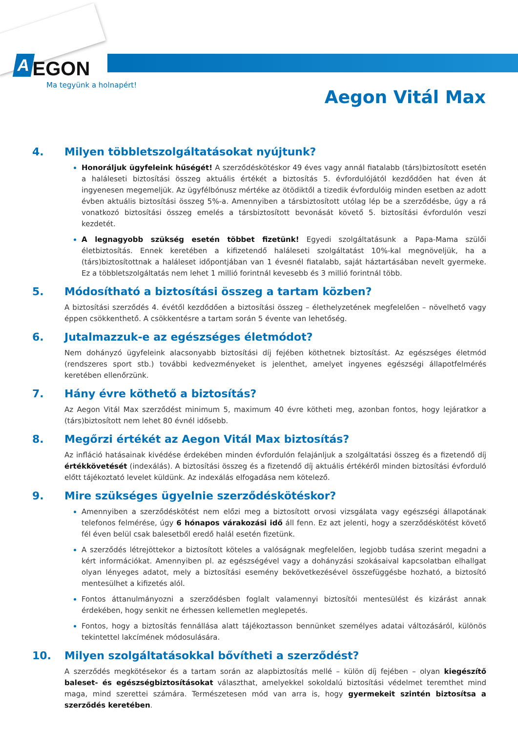A EGON
Ma tegyünk a holnapért!
Aegon Vitál Max
4. Milyen többletszolgáltatásokat nyújtunk?
Honoráljuk ügyfeleink hűségét! A szerződéskötéskor 49 éves vagy annál fiatalabb (társ)biztosított esetén a haláleseti biztosítási összeg aktuális értékét a biztosítás 5. évfordulójától kezdődően hat éven át ingyenesen megemeljük. Az ügyfélbónusz mértéke az ötödiktől a tizedik évfordulóig minden esetben az adott évben aktuális biztosítási összeg 5%-a. Amennyiben a társbiztosított utólag lép be a szerződésbe, úgy a rá vonatkozó biztosítási összeg emelés a társbiztosított bevonását követő 5. biztosítási évfordulón veszi kezdetét.
A legnagyobb szükség esetén többet fizetünk! Egyedi szolgáltatásunk a Papa-Mama szülői életbiztosítás. Ennek keretében a kifizetendő haláleseti szolgáltatást 10%-kal megnöveljük, ha a (társ)biztosítottnak a haláleset időpontjában van 1 évesnél fiatalabb, saját háztartásában nevelt gyermeke. Ez a többletszolgáltatás nem lehet 1 millió forintnál kevesebb és 3 millió forintnál több.
5. Módosítható a biztosítási összeg a tartam közben?
A biztosítási szerződés 4. évétől kezdődően a biztosítási összeg – élethelyzetének megfelelően – növelhető vagy éppen csökkenthető. A csökkentésre a tartam során 5 évente van lehetőség.
6. Jutalmazzuk-e az egészséges életmódot?
Nem dohányzó ügyfeleink alacsonyabb biztosítási díj fejében köthetnek biztosítást. Az egészséges életmód (rendszeres sport stb.) további kedvezményeket is jelenthet, amelyet ingyenes egészségi állapotfelmérés keretében ellenőrzünk.
7. Hány évre köthető a biztosítás?
Az Aegon Vitál Max szerződést minimum 5, maximum 40 évre kötheti meg, azonban fontos, hogy lejáratkor a (társ)biztosított nem lehet 80 évnél idősebb.
8. Megőrzi értékét az Aegon Vitál Max biztosítás?
Az infláció hatásainak kivédése érdekében minden évfordulón felajánljuk a szolgáltatási összeg és a fizetendő díj értékkövetését (indexálás). A biztosítási összeg és a fizetendő díj aktuális értékéről minden biztosítási évforduló előtt tájékoztató levelet küldünk. Az indexálás elfogadása nem kötelező.
9. Mire szükséges ügyelnie szerződéskötéskor?
Amennyiben a szerződéskötést nem előzi meg a biztosított orvosi vizsgálata vagy egészségi állapotának telefonos felmérése, úgy 6 hónapos várakozási idő áll fenn. Ez azt jelenti, hogy a szerződéskötést követő fél éven belül csak balesetből eredő halál esetén fizetünk.
A szerződés létrejöttekor a biztosított köteles a valóságnak megfelelően, legjobb tudása szerint megadni a kért információkat. Amennyiben pl. az egészségével vagy a dohányzási szokásaival kapcsolatban elhallgat olyan lényeges adatot, mely a biztosítási esemény bekövetkezésével összefüggésbe hozható, a biztosító mentesülhet a kifizetés alól.
Fontos áttanulmányozni a szerződésben foglalt valamennyi biztosítói mentesülést és kizárást annak érdekében, hogy senkit ne érhessen kellemetlen meglepetés.
Fontos, hogy a biztosítás fennállása alatt tájékoztasson bennünket személyes adatai változásáról, különös tekintettel lakcímének módosulására.
10. Milyen szolgáltatásokkal bővítheti a szerződést?
A szerződés megkötésekor és a tartam során az alapbiztosítás mellé – külön díj fejében – olyan kiegészítő baleset- és egészségbiztosításokat választhat, amelyekkel sokoldalú biztosítási védelmet teremthet mind maga, mind szerettei számára. Természetesen mód van arra is, hogy gyermekeit szintén biztosítsa a szerződés keretében.